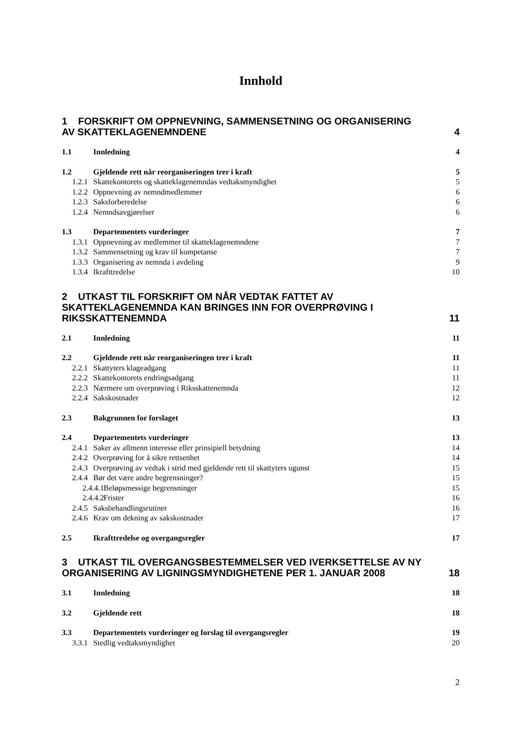Innhold
1 FORSKRIFT OM OPPNEVNING, SAMMENSETNING OG ORGANISERING AV SKATTEKLAGENEMNDENE 4
1.1 Innledning 4
1.2 Gjeldende rett når reorganiseringen trer i kraft 5
1.2.1 Skattekontorets og skatteklagenemndas vedtaksmyndighet 5
1.2.2 Oppnevning av nemndmedlemmer 6
1.2.3 Saksforberedelse 6
1.2.4 Nemndsavgjørelser 6
1.3 Departementets vurderinger 7
1.3.1 Oppnevning av medlemmer til skatteklagenemndene 7
1.3.2 Sammensetning og krav til kompetanse 7
1.3.3 Organisering av nemnda i avdeling 9
1.3.4 Ikrafttredelse 10
2 UTKAST TIL FORSKRIFT OM NÅR VEDTAK FATTET AV SKATTEKLAGENEMNDA KAN BRINGES INN FOR OVERPRØVING I RIKSSKATTENEMNDA 11
2.1 Innledning 11
2.2 Gjeldende rett når reorganiseringen trer i kraft 11
2.2.1 Skattyters klageadgang 11
2.2.2 Skattekontorets endringsadgang 11
2.2.3 Nærmere om overprøving i Riksskattenemnda 12
2.2.4 Sakskostnader 12
2.3 Bakgrunnen for forslaget 13
2.4 Departementets vurderinger 13
2.4.1 Saker av allmenn interesse eller prinsipiell betydning 14
2.4.2 Overprøving for å sikre rettsenhet 14
2.4.3 Overprøving av vedtak i strid med gjeldende rett til skattyters ugunst 15
2.4.4 Bør det være andre begrensninger? 15
2.4.4.1 Beløpsmessige begrensninger 15
2.4.4.2 Frister 16
2.4.5 Saksbehandlingsrutiner 16
2.4.6 Krav om dekning av sakskostnader 17
2.5 Ikrafttredelse og overgangsregler 17
3 UTKAST TIL OVERGANGSBESTEMMELSER VED IVERKSETTELSE AV NY ORGANISERING AV LIGNINGSMYNDIGHETENE PER 1. JANUAR 2008 18
3.1 Innledning 18
3.2 Gjeldende rett 18
3.3 Departementets vurderinger og forslag til overgangsregler 19
3.3.1 Stedlig vedtaksmyndighet 20
2